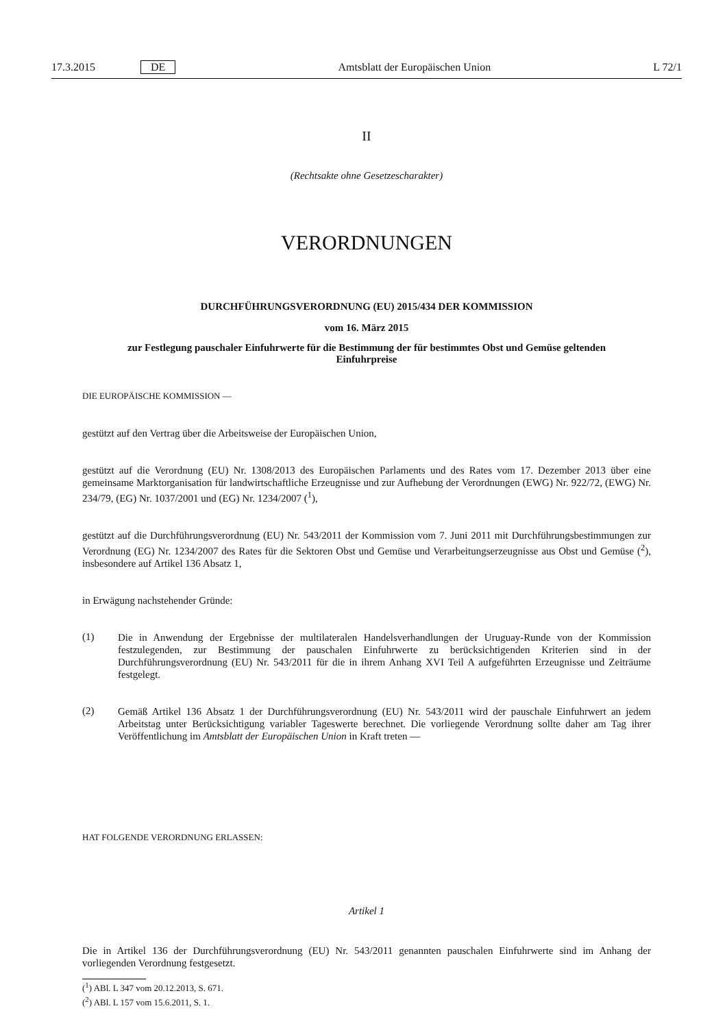17.3.2015 DE Amtsblatt der Europäischen Union L 72/1
II
(Rechtsakte ohne Gesetzescharakter)
VERORDNUNGEN
DURCHFÜHRUNGSVERORDNUNG (EU) 2015/434 DER KOMMISSION
vom 16. März 2015
zur Festlegung pauschaler Einfuhrwerte für die Bestimmung der für bestimmtes Obst und Gemüse geltenden Einfuhrpreise
DIE EUROPÄISCHE KOMMISSION —
gestützt auf den Vertrag über die Arbeitsweise der Europäischen Union,
gestützt auf die Verordnung (EU) Nr. 1308/2013 des Europäischen Parlaments und des Rates vom 17. Dezember 2013 über eine gemeinsame Marktorganisation für landwirtschaftliche Erzeugnisse und zur Aufhebung der Verordnungen (EWG) Nr. 922/72, (EWG) Nr. 234/79, (EG) Nr. 1037/2001 und (EG) Nr. 1234/2007 (<sup>1</sup>),
gestützt auf die Durchführungsverordnung (EU) Nr. 543/2011 der Kommission vom 7. Juni 2011 mit Durchführungsbestimmungen zur Verordnung (EG) Nr. 1234/2007 des Rates für die Sektoren Obst und Gemüse und Verarbeitungserzeugnisse aus Obst und Gemüse (<sup>2</sup>), insbesondere auf Artikel 136 Absatz 1,
in Erwägung nachstehender Gründe:
(1)
Die in Anwendung der Ergebnisse der multilateralen Handelsverhandlungen der Uruguay-Runde von der Kommission festzulegenden, zur Bestimmung der pauschalen Einfuhrwerte zu berücksichtigenden Kriterien sind in der Durchführungsverordnung (EU) Nr. 543/2011 für die in ihrem Anhang XVI Teil A aufgeführten Erzeugnisse und Zeiträume festgelegt.
(2)
Gemäß Artikel 136 Absatz 1 der Durchführungsverordnung (EU) Nr. 543/2011 wird der pauschale Einfuhrwert an jedem Arbeitstag unter Berücksichtigung variabler Tageswerte berechnet. Die vorliegende Verordnung sollte daher am Tag ihrer Veröffentlichung im Amtsblatt der Europäischen Union in Kraft treten —
HAT FOLGENDE VERORDNUNG ERLASSEN:
Artikel 1
Die in Artikel 136 der Durchführungsverordnung (EU) Nr. 543/2011 genannten pauschalen Einfuhrwerte sind im Anhang der vorliegenden Verordnung festgesetzt.
(<sup>1</sup>) ABl. L 347 vom 20.12.2013, S. 671.
(<sup>2</sup>) ABl. L 157 vom 15.6.2011, S. 1.